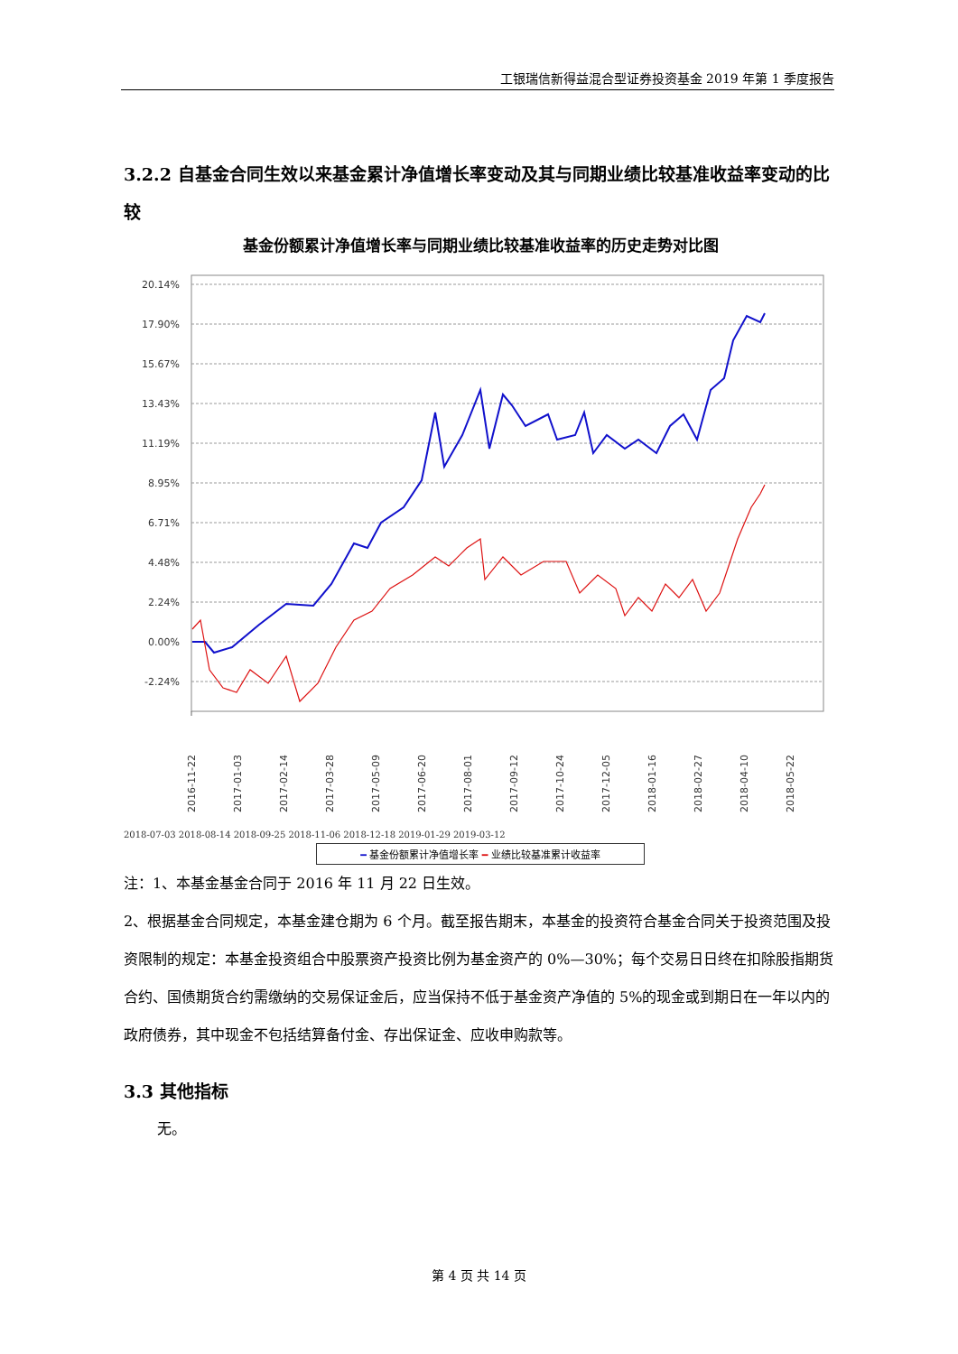工银瑞信新得益混合型证券投资基金 2019 年第 1 季度报告
3.2.2 自基金合同生效以来基金累计净值增长率变动及其与同期业绩比较基准收益率变动的比较
基金份额累计净值增长率与同期业绩比较基准收益率的历史走势对比图
20.14%
17.90%
15.67%
13.43%
11.19%
8.95%
6.71%
4.48%
2.24%
0.00%
-2.24%
2016-11-22
2017-01-03
2017-02-14
2017-03-28
2017-05-09
2017-06-20
2017-08-01
2017-09-12
2017-10-24
2017-12-05
2018-01-16
2018-02-27
2018-04-10
2018-05-22
2018-07-03 2018-08-14 2018-09-25 2018-11-06 2018-12-18 2019-01-29 2019-03-12
━ 基金份额累计净值增长率 ━ 业绩比较基准累计收益率
注：1、本基金基金合同于 2016 年 11 月 22 日生效。
2、根据基金合同规定，本基金建仓期为 6 个月。截至报告期末，本基金的投资符合基金合同关于投资范围及投资限制的规定：本基金投资组合中股票资产投资比例为基金资产的 0%—30%；每个交易日日终在扣除股指期货合约、国债期货合约需缴纳的交易保证金后，应当保持不低于基金资产净值的 5%的现金或到期日在一年以内的政府债券，其中现金不包括结算备付金、存出保证金、应收申购款等。
3.3 其他指标
无。
第 4 页 共 14 页